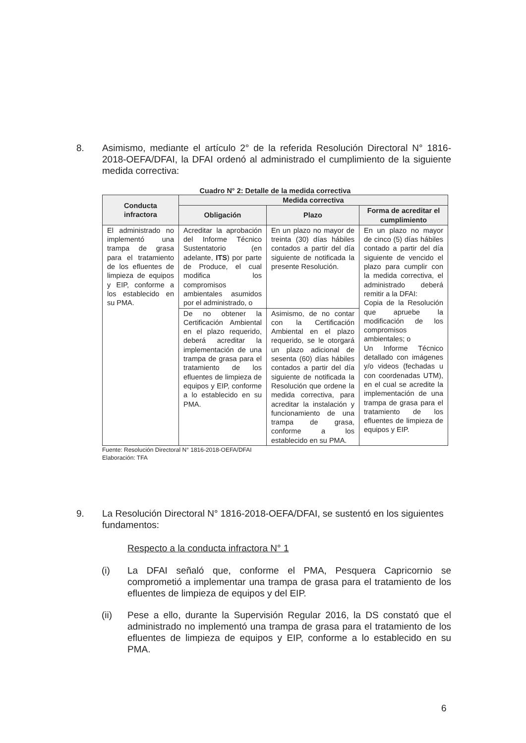8. Asimismo, mediante el artículo 2° de la referida Resolución Directoral N° 1816-2018-OEFA/DFAI, la DFAI ordenó al administrado el cumplimiento de la siguiente medida correctiva:
Cuadro N° 2: Detalle de la medida correctiva
| Conducta infractora | Medida correctiva | | |
| --- | --- | --- | --- |
| | Obligación | Plazo | Forma de acreditar el cumplimiento |
| El administrado no implementó una trampa de grasa para el tratamiento de los efluentes de limpieza de equipos y EIP, conforme a los establecido en su PMA. | Acreditar la aprobación del Informe Técnico Sustentatorio (en adelante, ITS ) por parte de Produce, el cual modifica los compromisos ambientales asumidos por el administrado, o | En un plazo no mayor de treinta (30) días hábiles contados a partir del día siguiente de notificada la presente Resolución. | En un plazo no mayor de cinco (5) días hábiles contado a partir del día siguiente de vencido el plazo para cumplir con la medida correctiva, el administrado deberá remitir a la DFAI: Copia de la Resolución que apruebe la modificación de los compromisos ambientales; o Un Informe Técnico detallado con imágenes y/o videos (fechadas u con coordenadas UTM), en el cual se acredite la implementación de una trampa de grasa para el tratamiento de los efluentes de limpieza de equipos y EIP. |
| | De no obtener la Certificación Ambiental en el plazo requerido, deberá acreditar la implementación de una trampa de grasa para el tratamiento de los efluentes de limpieza de equipos y EIP, conforme a lo establecido en su PMA. | Asimismo, de no contar con la Certificación Ambiental en el plazo requerido, se le otorgará un plazo adicional de sesenta (60) días hábiles contados a partir del día siguiente de notificada la Resolución que ordene la medida correctiva, para acreditar la instalación y funcionamiento de una trampa de grasa, conforme a los establecido en su PMA. | |
Fuente: Resolución Directoral N° 1816-2018-OEFA/DFAI
Elaboración: TFA
9. La Resolución Directoral N° 1816-2018-OEFA/DFAI, se sustentó en los siguientes fundamentos:
Respecto a la conducta infractora N° 1
(i) La DFAI señaló que, conforme el PMA, Pesquera Capricornio se comprometió a implementar una trampa de grasa para el tratamiento de los efluentes de limpieza de equipos y del EIP.
(ii) Pese a ello, durante la Supervisión Regular 2016, la DS constató que el administrado no implementó una trampa de grasa para el tratamiento de los efluentes de limpieza de equipos y EIP, conforme a lo establecido en su PMA.
6